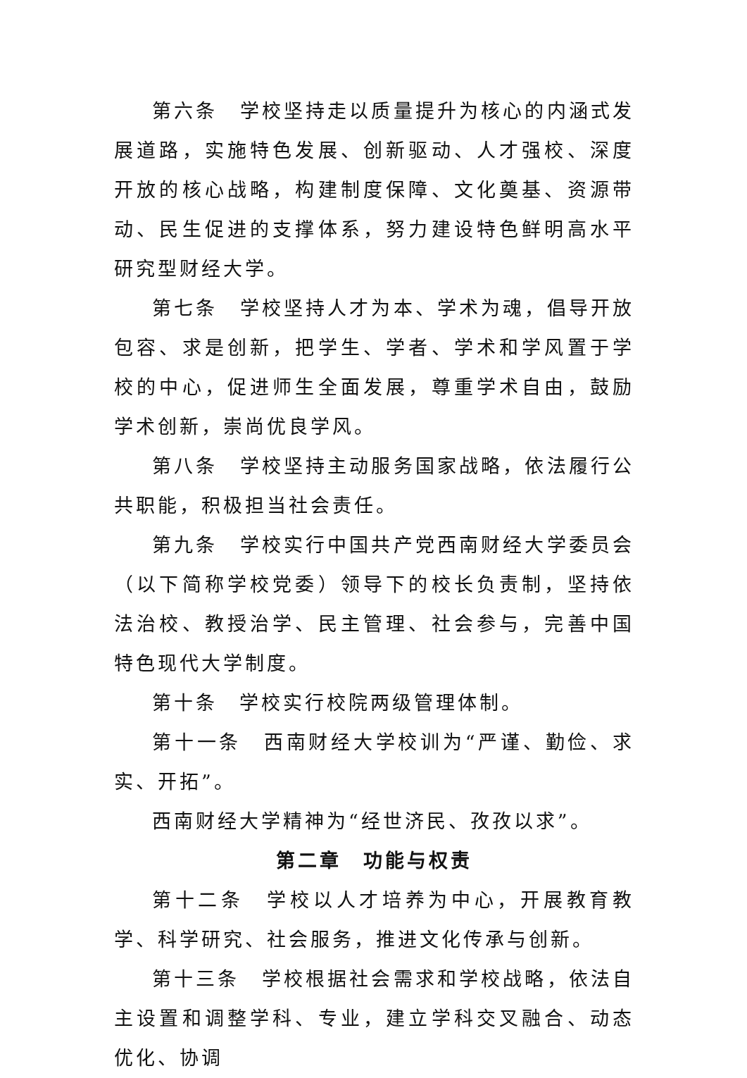第六条　学校坚持走以质量提升为核心的内涵式发展道路，实施特色发展、创新驱动、人才强校、深度开放的核心战略，构建制度保障、文化奠基、资源带动、民生促进的支撑体系，努力建设特色鲜明高水平研究型财经大学。
第七条　学校坚持人才为本、学术为魂，倡导开放包容、求是创新，把学生、学者、学术和学风置于学校的中心，促进师生全面发展，尊重学术自由，鼓励学术创新，崇尚优良学风。
第八条　学校坚持主动服务国家战略，依法履行公共职能，积极担当社会责任。
第九条　学校实行中国共产党西南财经大学委员会（以下简称学校党委）领导下的校长负责制，坚持依法治校、教授治学、民主管理、社会参与，完善中国特色现代大学制度。
第十条　学校实行校院两级管理体制。
第十一条　西南财经大学校训为“严谨、勤俭、求实、开拓”。
西南财经大学精神为“经世济民、孜孜以求”。
第二章　功能与权责
第十二条　学校以人才培养为中心，开展教育教学、科学研究、社会服务，推进文化传承与创新。
第十三条　学校根据社会需求和学校战略，依法自主设置和调整学科、专业，建立学科交叉融合、动态优化、协调